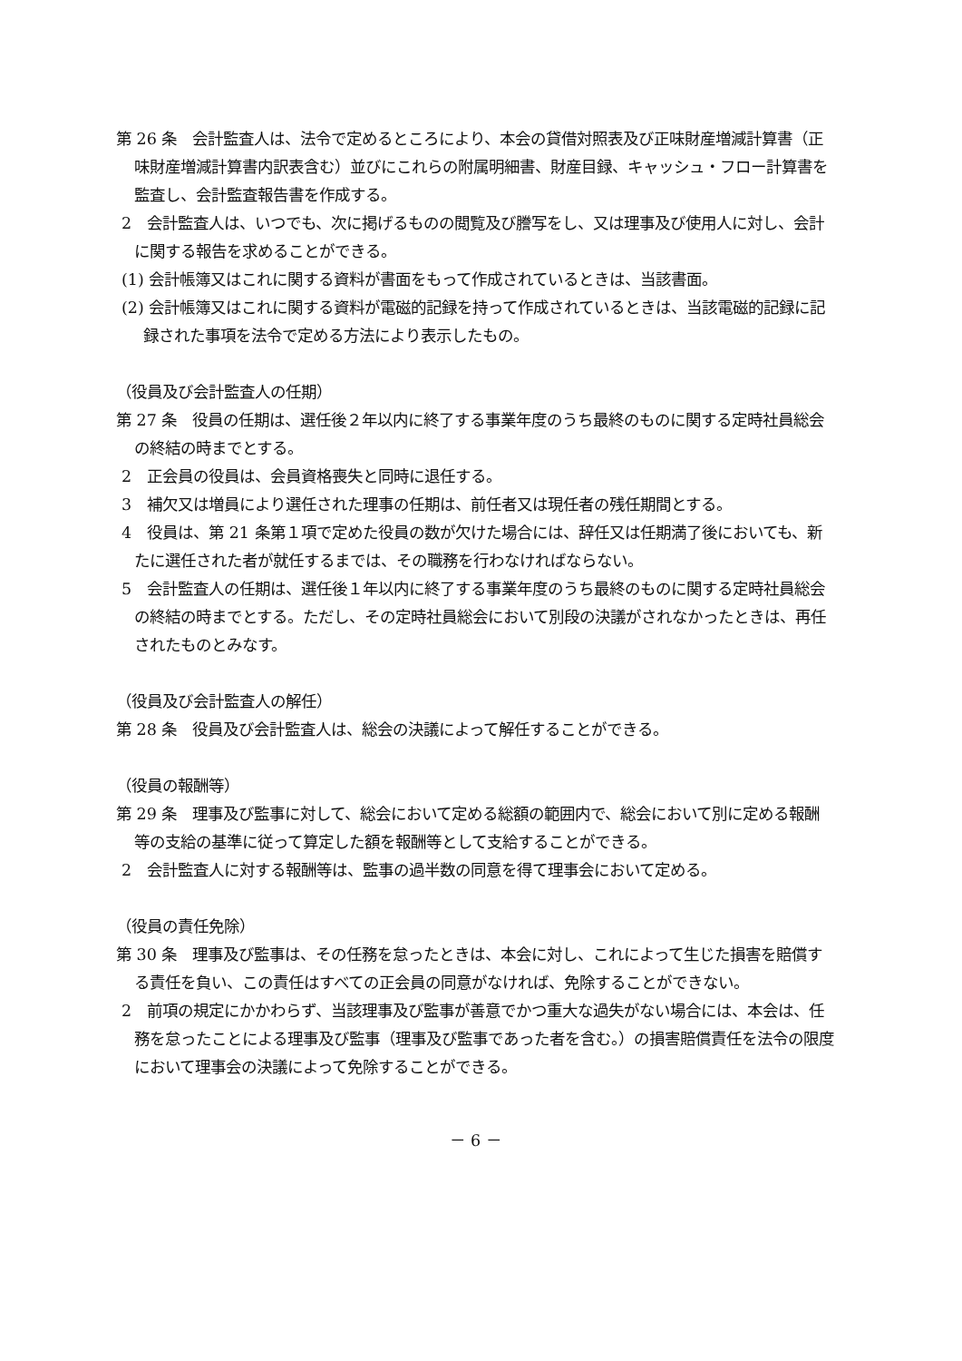第 26 条　会計監査人は、法令で定めるところにより、本会の貸借対照表及び正味財産増減計算書（正味財産増減計算書内訳表含む）並びにこれらの附属明細書、財産目録、キャッシュ・フロー計算書を監査し、会計監査報告書を作成する。
2　会計監査人は、いつでも、次に掲げるものの閲覧及び謄写をし、又は理事及び使用人に対し、会計に関する報告を求めることができる。
(1) 会計帳簿又はこれに関する資料が書面をもって作成されているときは、当該書面。
(2) 会計帳簿又はこれに関する資料が電磁的記録を持って作成されているときは、当該電磁的記録に記録された事項を法令で定める方法により表示したもの。
（役員及び会計監査人の任期）
第 27 条　役員の任期は、選任後２年以内に終了する事業年度のうち最終のものに関する定時社員総会の終結の時までとする。
2　正会員の役員は、会員資格喪失と同時に退任する。
3　補欠又は増員により選任された理事の任期は、前任者又は現任者の残任期間とする。
4　役員は、第 21 条第１項で定めた役員の数が欠けた場合には、辞任又は任期満了後においても、新たに選任された者が就任するまでは、その職務を行わなければならない。
5　会計監査人の任期は、選任後１年以内に終了する事業年度のうち最終のものに関する定時社員総会の終結の時までとする。ただし、その定時社員総会において別段の決議がされなかったときは、再任されたものとみなす。
（役員及び会計監査人の解任）
第 28 条　役員及び会計監査人は、総会の決議によって解任することができる。
（役員の報酬等）
第 29 条　理事及び監事に対して、総会において定める総額の範囲内で、総会において別に定める報酬等の支給の基準に従って算定した額を報酬等として支給することができる。
2　会計監査人に対する報酬等は、監事の過半数の同意を得て理事会において定める。
（役員の責任免除）
第 30 条　理事及び監事は、その任務を怠ったときは、本会に対し、これによって生じた損害を賠償する責任を負い、この責任はすべての正会員の同意がなければ、免除することができない。
2　前項の規定にかかわらず、当該理事及び監事が善意でかつ重大な過失がない場合には、本会は、任務を怠ったことによる理事及び監事（理事及び監事であった者を含む。）の損害賠償責任を法令の限度において理事会の決議によって免除することができる。
－ 6 －